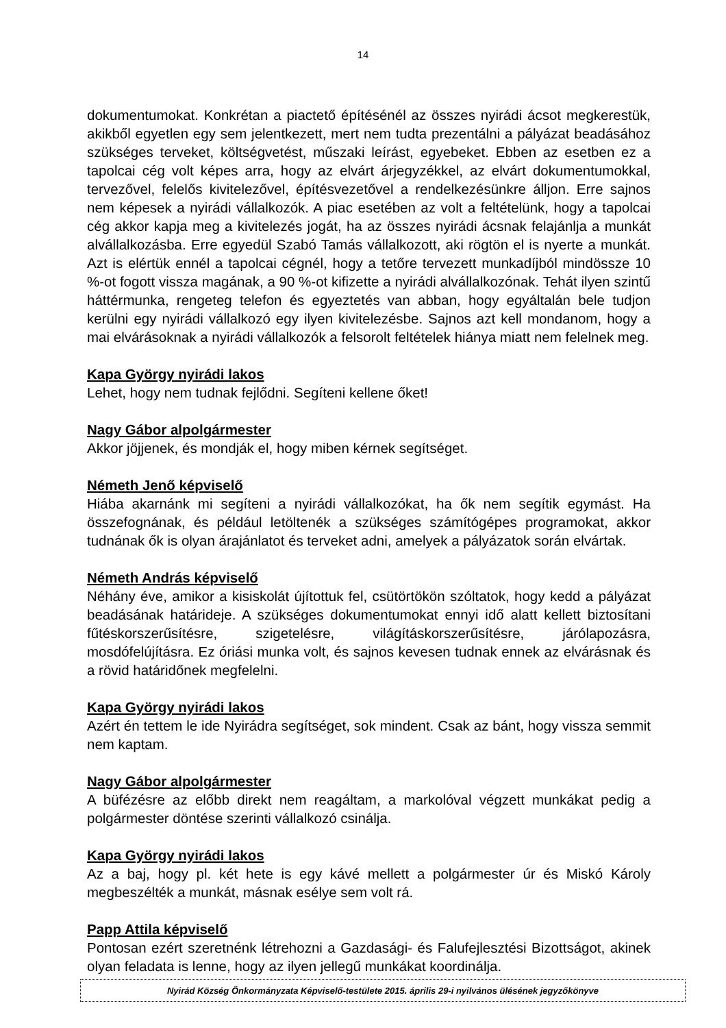14
dokumentumokat. Konkrétan a piactető építésénél az összes nyirádi ácsot megkerestük, akikből egyetlen egy sem jelentkezett, mert nem tudta prezentálni a pályázat beadásához szükséges terveket, költségvetést, műszaki leírást, egyebeket. Ebben az esetben ez a tapolcai cég volt képes arra, hogy az elvárt árjegyzékkel, az elvárt dokumentumokkal, tervezővel, felelős kivitelezővel, építésvezetővel a rendelkezésünkre álljon. Erre sajnos nem képesek a nyirádi vállalkozók. A piac esetében az volt a feltételünk, hogy a tapolcai cég akkor kapja meg a kivitelezés jogát, ha az összes nyirádi ácsnak felajánlja a munkát alvállalkozásba. Erre egyedül Szabó Tamás vállalkozott, aki rögtön el is nyerte a munkát. Azt is elértük ennél a tapolcai cégnél, hogy a tetőre tervezett munkadíjból mindössze 10 %-ot fogott vissza magának, a 90 %-ot kifizette a nyirádi alvállalkozónak. Tehát ilyen szintű háttérmunka, rengeteg telefon és egyeztetés van abban, hogy egyáltalán bele tudjon kerülni egy nyirádi vállalkozó egy ilyen kivitelezésbe. Sajnos azt kell mondanom, hogy a mai elvárásoknak a nyirádi vállalkozók a felsorolt feltételek hiánya miatt nem felelnek meg.
Kapa György nyirádi lakos
Lehet, hogy nem tudnak fejlődni. Segíteni kellene őket!
Nagy Gábor alpolgármester
Akkor jöjjenek, és mondják el, hogy miben kérnek segítséget.
Németh Jenő képviselő
Hiába akarnánk mi segíteni a nyirádi vállalkozókat, ha ők nem segítik egymást. Ha összefognának, és például letöltenék a szükséges számítógépes programokat, akkor tudnának ők is olyan árajánlatot és terveket adni, amelyek a pályázatok során elvártak.
Németh András képviselő
Néhány éve, amikor a kisiskolát újítottuk fel, csütörtökön szóltatok, hogy kedd a pályázat beadásának határideje. A szükséges dokumentumokat ennyi idő alatt kellett biztosítani fűtéskorszerűsítésre, szigetelésre, világításkorszerűsítésre, járólapozásra, mosdófelújításra. Ez óriási munka volt, és sajnos kevesen tudnak ennek az elvárásnak és a rövid határidőnek megfelelni.
Kapa György nyirádi lakos
Azért én tettem le ide Nyirádra segítséget, sok mindent. Csak az bánt, hogy vissza semmit nem kaptam.
Nagy Gábor alpolgármester
A büfézésre az előbb direkt nem reagáltam, a markolóval végzett munkákat pedig a polgármester döntése szerinti vállalkozó csinálja.
Kapa György nyirádi lakos
Az a baj, hogy pl. két hete is egy kávé mellett a polgármester úr és Miskó Károly megbeszélték a munkát, másnak esélye sem volt rá.
Papp Attila képviselő
Pontosan ezért szeretnénk létrehozni a Gazdasági- és Falufejlesztési Bizottságot, akinek olyan feladata is lenne, hogy az ilyen jellegű munkákat koordinálja.
Nyirád Község Önkormányzata Képviselő-testülete 2015. április 29-i nyilvános ülésének jegyzőkönyve